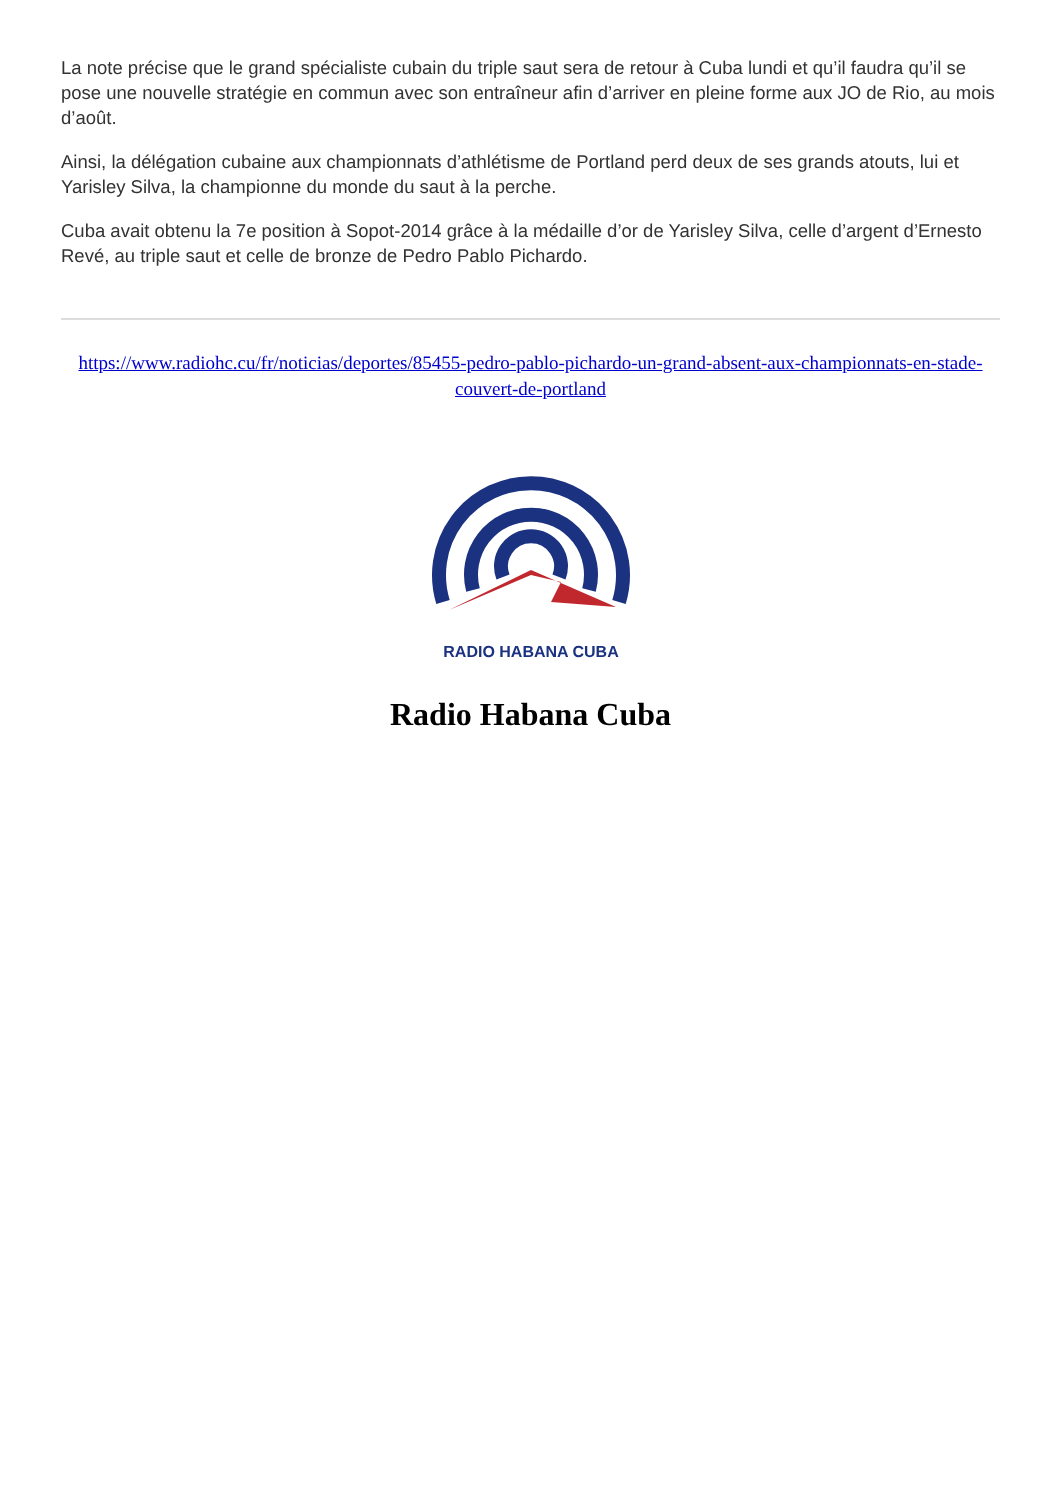La note précise que le grand spécialiste cubain du triple saut sera de retour à Cuba lundi et qu’il faudra qu’il se pose une nouvelle stratégie en commun avec son entraîneur afin d’arriver en pleine forme aux JO de Rio, au mois d’août.
Ainsi, la délégation cubaine aux championnats d’athlétisme de Portland perd deux de ses grands atouts, lui et Yarisley Silva, la championne du monde du saut à la perche.
Cuba avait obtenu la 7e position à Sopot-2014 grâce à la médaille d’or de Yarisley Silva, celle d’argent d’Ernesto Revé, au triple saut et celle de bronze de Pedro Pablo Pichardo.
https://www.radiohc.cu/fr/noticias/deportes/85455-pedro-pablo-pichardo-un-grand-absent-aux-championnats-en-stade-couvert-de-portland
RADIO HABANA CUBA
Radio Habana Cuba